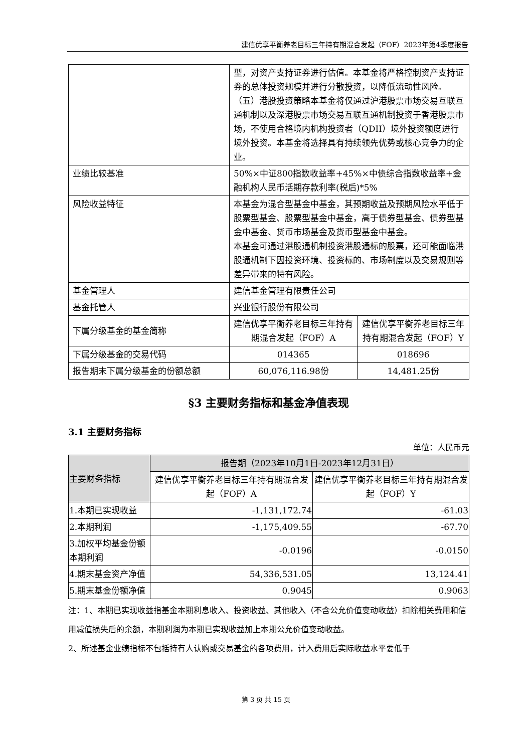建信优享平衡养老目标三年持有期混合发起（FOF）2023年第4季度报告
| | 型，对资产支持证券进行估值。本基金将严格控制资产支持证券的总体投资规模并进行分散投资，以降低流动性风险。 （五）港股投资策略本基金将仅通过沪港股票市场交易互联互通机制以及深港股票市场交易互联互通机制投资于香港股票市场，不使用合格境内机构投资者（QDII）境外投资额度进行境外投资。本基金将选择具有持续领先优势或核心竞争力的企业。 | |
| 业绩比较基准 | 50%×中证800指数收益率+45%×中债综合指数收益率+金融机构人民币活期存款利率(税后)*5% | |
| 风险收益特征 | 本基金为混合型基金中基金，其预期收益及预期风险水平低于股票型基金、股票型基金中基金，高于债券型基金、债券型基金中基金、货币市场基金及货币型基金中基金。 本基金可通过港股通机制投资港股通标的股票，还可能面临港股通机制下因投资环境、投资标的、市场制度以及交易规则等差异带来的特有风险。 | |
| 基金管理人 | 建信基金管理有限责任公司 | |
| 基金托管人 | 兴业银行股份有限公司 | |
| 下属分级基金的基金简称 | 建信优享平衡养老目标三年持有期混合发起（FOF）A | 建信优享平衡养老目标三年持有期混合发起（FOF）Y |
| 下属分级基金的交易代码 | 014365 | 018696 |
| 报告期末下属分级基金的份额总额 | 60,076,116.98份 | 14,481.25份 |
§3 主要财务指标和基金净值表现
3.1 主要财务指标
单位：人民币元
| 主要财务指标 | 报告期（2023年10月1日-2023年12月31日） | |
| --- | --- | --- |
| | 建信优享平衡养老目标三年持有期混合发起（FOF）A | 建信优享平衡养老目标三年持有期混合发起（FOF）Y |
| 1.本期已实现收益 | -1,131,172.74 | -61.03 |
| 2.本期利润 | -1,175,409.55 | -67.70 |
| 3.加权平均基金份额本期利润 | -0.0196 | -0.0150 |
| 4.期末基金资产净值 | 54,336,531.05 | 13,124.41 |
| 5.期末基金份额净值 | 0.9045 | 0.9063 |
注：1、本期已实现收益指基金本期利息收入、投资收益、其他收入（不含公允价值变动收益）扣除相关费用和信用减值损失后的余额，本期利润为本期已实现收益加上本期公允价值变动收益。
2、所述基金业绩指标不包括持有人认购或交易基金的各项费用，计入费用后实际收益水平要低于
第 3 页 共 15 页